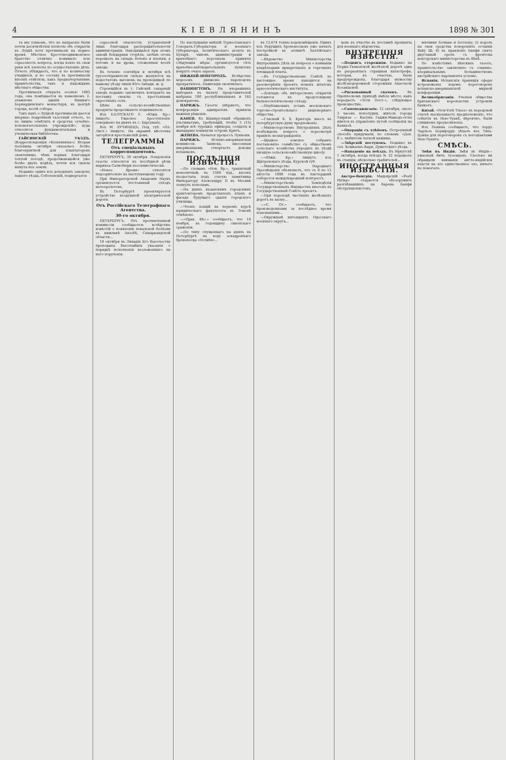4 КІЕВЛЯНИНЪ 1898 № 301
та мы узнаемъ, что не напрасны были почти десятилѣтнія хлопоты объ открытіи въ Луцкѣ хотя прогимназіи на первое время. Мѣстное Крестовоздвиженское братство отлично понимало всю серьезность вопроса, когда взяло въ свои руки всѣ хлопоты по осуществленію дѣла. Отчетъ убѣждаетъ, что и по количеству учащихся, и по составу въ прогимназіи вполнѣ отвѣтила, какъ предначертаніямъ правительства, такъ и надеждамъ мѣстнаго общества.
Прогимназія открыта осенью 1895 года, она помѣщается въ каменномъ 2-этажномъ зданіи бывшаго Бернардинскаго монастыря, въ центрѣ города, возлѣ собора.
Такъ какъ о Луцкой прогимназіи дается впервые подробный газетный отчетъ, то не лишне отмѣтить и средства «учебно-вспомогательныхъ учрежденій», куда относится фундаментальная и ученическая библіотека.
ГАЙСИНСКІЙ УѢЗДЪ. (Корреспонденція «Кіевлянина»). Вторая половина октября оказалась болѣе благопріятной для плантаторовъ свекловицы, чѣмъ первая. Благодаря теплой погодѣ, продолжающейся уже болѣе двухъ недѣль, почти вся свекла вынута изъ земли.
Недавно одинъ изъ доходныхъ заводовъ нашего уѣзда, Соболевскій, подвергался
серьезной опасности, устраненной лишь благодаря распорядительности администраціи. Находящаяся при этомъ заводѣ бондарная сгорѣла, затѣмъ огонь перешелъ на складъ бочекъ и клепки, а потомъ и на дрова, сложенныя возлѣ завода.
Въ теченіе сентября и октября всѣ грузоотправители сильно жалуются на недостатокъ вагоновъ на проходящей по нашему уѣзду линіи Юго-Западн. ж. д.
Строющійся въ г. Гайсинѣ сахарный заводъ недавно заключилъ контрактъ на поставку свеклы съ крестьянами окрестныхъ селъ.
Цѣны на сельско-хозяйственные продукты продолжаютъ подниматься.
Изъ БАЛТСКАГО У. «Южн. Кр.» пишутъ: Ужасное преступленіе совершено на дняхъ въ с. Барсукахъ.
Изъ М. ЛУЧИНЕЦЪ, Под. губ. «Ол. Лист.» пишутъ: На окраинѣ мѣстечка загорѣлся крестьянскій домъ.
ТЕЛЕГРАММЫ
Отъ спеціальныхъ корреспондентовъ.
ПЕТЕРБУРГЪ, 30 октября. Лондонскія газеты относятся къ послѣдней рѣчи маркиза Салисбюри пессимистически.
«Новое Время» относится подозрительно къ наступающему году.
При Императорской Академіи Наукъ организуется постоянный съѣздъ метеорологовъ.
Въ Петербургѣ проектируется устройство воздушной электрической дороги.
Отъ Россійскаго Телеграфнаго Агентства.
30-го октября.
ПЕТЕРБУРГЪ. Отъ противочумной коммиссіи сообщается: вслѣдствіе извѣстій о появленіи повальной болѣзни въ кишлакѣ Анзобѣ, Самаркандской области...
18 октября въ Ливадіи Его Высочеству преподаны Высочайшія указанія о порядкѣ исполненія возложеннаго на него порученія.
По выслушаніи мнѣній Туркестанскаго Генералъ-Губернатора и военнаго губернатора, политическаго агента въ Бухарѣ, чиновъ администраціи и врачебнаго персонала приняты слѣдующія мѣры: организуется сѣть врачебно-наблюдательныхъ пунктовъ вокругъ очага заразы.
НИЖНІЙ-НОВГОРОДЪ. Вслѣдствіе морозовъ движеніе пароходовъ прекратилось. Навигація окончилась.
ВАШИНГТОНЪ. На вчерашнихъ выборахъ въ палату представителей выбраны 180 республиканцевъ и 165 демократовъ.
ПАРИЖЪ. Газеты увѣряютъ, что конференція адмираловъ приняла важныя рѣшенія.
КАНЕЯ. Къ Шакиру-пашѣ обращенъ ультиматумъ, требующій, чтобы 3 (15) ноября всѣ турецкіе офицеры, солдаты и жандармы покинули островъ Критъ.
ЖЕНЕВА. Начался процессъ Луккени.
ПАРИЖЪ. Испано-американская коммиссія. Записка, внесенная американцами, отвергаетъ доводы испанцевъ.
ПОСЛѢДНІЯ ИЗВѢСТІЯ.
—По словамъ «Нов. Вр.», гранитный монолитный, въ 1500 пуд., кусокъ пьедестала подъ статую памятника Императору Александру II въ Москвѣ лопнулъ пополамъ.
—На дняхъ казанскимъ городскимъ архитекторомъ представленъ планъ и фасадъ будущаго зданія городского училища.
—Чтеніе лекцій на первомъ курсѣ юридическаго факультета въ Томскѣ отмѣнено.
—«Прав. Вѣс.» сообщаетъ, что 18 ноября, въ годовщину синопскаго сраженія.
—По типу спущеннаго на дняхъ въ Петербургѣ на воду эскадреннаго броненосца «Ослябя»...
въ 12,674 тонны водоизмѣщенія. Одинъ изъ будущихъ броненосцевъ уже начатъ постройкой въ эллингѣ Балтійскаго завода.
—Вѣдомство Министерства Внутреннихъ Дѣлъ въ вопросы о взиманіи владѣльцами ярмарочныхъ и торговыхъ площадей платы.
—Въ Государственномъ Совѣтѣ въ настоящее время находится на разсмотрѣніи проектъ новыхъ штатовъ археологическаго института.
—Докладъ объ интересномъ открытіи готовится къ предстоящему бальнеологическому съѣзду.
—Опубликованъ уставъ московскаго торгово-строительнаго акціонернаго общества.
—Гласный Х. Х. Крюгеръ внесъ въ петербургскую думу предложеніе.
—Министерствомъ Внутреннихъ Дѣлъ возбужденъ вопросъ о пересмотрѣ правилъ вознагражденія.
—Щацкое земское собраніе постановило совмѣстно съ обществомъ сельскаго хозяйства учредить въ уѣздѣ низшую сельскохозяйственную школу.
—«Южн. Кр.» пишутъ изъ Щигровскаго уѣзда, Курской губ.
—Министерство Народнаго Просвѣщенія объявляетъ, что съ 8 по 12 августа 1899 года въ Амстердамѣ соберется международный конгрессъ.
—Министерствомъ Земледѣлія Государственныхъ Имуществъ внесенъ въ Государственный Совѣтъ проектъ.
—При переходѣ частныхъ желѣзныхъ дорогъ въ казну...
—«С. От.» сообщаетъ, что произведенными за послѣднее время изысканіями...
—Окружный интендантъ Одесскаго военнаго округа...
цевъ въ участію въ поставкѣ провіанта для военнаго вѣдомства.
ВНУТРЕННІЯ ИЗВѢСТІЯ.
—Подвигъ сторожихи. Недавно на Пермь-Тюменской желѣзной дорогѣ едва не разразилась страшная катастрофа, которая, къ счастью, была предупреждена, благодаря мужеству желѣзнодорожной сторожихи Анастасіи Козанцевой.
—Рискованный скачекъ. Въ Одеппоскомъ приходѣ имѣло мѣсто, какъ передаетъ «Эсти Пост.», слѣдующее происшествіе.
—Самоподжигаеіе. 12 октября, около 3 часовъ пополудни, житель города Тавриза — Касумъ Гаджи-Мамедъ-оглы явился въ управленіе путей сообщенія на Кавказѣ.
—Операціи съ хлѣбомъ. Остроумный способъ придумали, по словамъ «Дон. Р.», любители легкой наживы.
—Звѣрскій поступокъ. Недавно въ сел. Кешкалаъ-Кари, Душетскаго уѣзда.
—Нападеніе на поѣздъ. Въ Иркутскѣ 1 октября, когда поѣздъ № 22 подошелъ къ станціи, нѣсколько грабителей...
ИНОСТРАННЫЯ ИЗВѢСТІЯ.
Австро-Венгрія. Мадьярскій «Pesti Hirlap» старается обезоружить разгнѣвавшихъ на барона Банфи обструкціонистовъ.
мятники Бочкаю и Бетлену; 5) король на свои средства похоронилъ останки Ваkу Ш; 6) въ правленіе Банфи снятъ двуглавый орелъ съ фронтона венгерскаго министерства въ Вѣнѣ.
По извѣстіямъ вѣнскихъ газетъ, правительство заключило съ славяно-клерикальнымъ большинствомъ австрійскаго парламента условіе.
Испанія. Испанскія правящія сферы встревожены ходомъ переговоровъ испанско-американской мирной конференціи.
Великобританія. Ученыя общества британскаго королевства устроили банкетъ.
Китай. «New-York Times» въ передовой статьѣ высказываетъ предположеніе, что событія въ Нью-Чуанѣ, вѣроятно, были слишкомъ преувеличены.
Изъ Пекина сообщаютъ, что лордъ Чарльзъ Берифордъ уѣхалъ изъ Тянь-Цзина для переговоровъ съ негоціантами Нью-Чуанга.
СМѢСЬ.
Змѣи въ Индіи. Змѣи въ Индіи—ужасный бичъ туземцевъ. Сколько ни обращали вниманія англо-индійскія власти на это єдинственное зло, ничего не помогало.